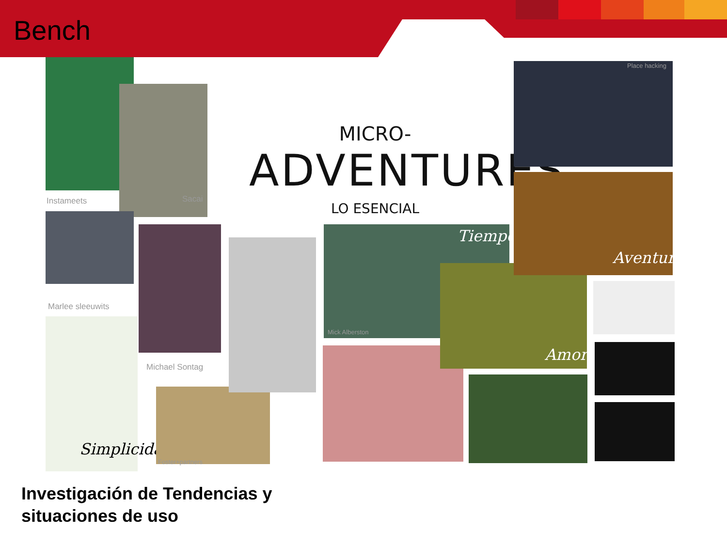Bench
Instameets Sacai
Marlee sleeuwits
Michael Sontag
Simplicidad
Foster+partners
MICRO-ADVENTURES
LO ESENCIAL
Tiempo
Mick Alberston
Amor
Place hacking
Aventura
Investigación de Tendencias y
situaciones de uso